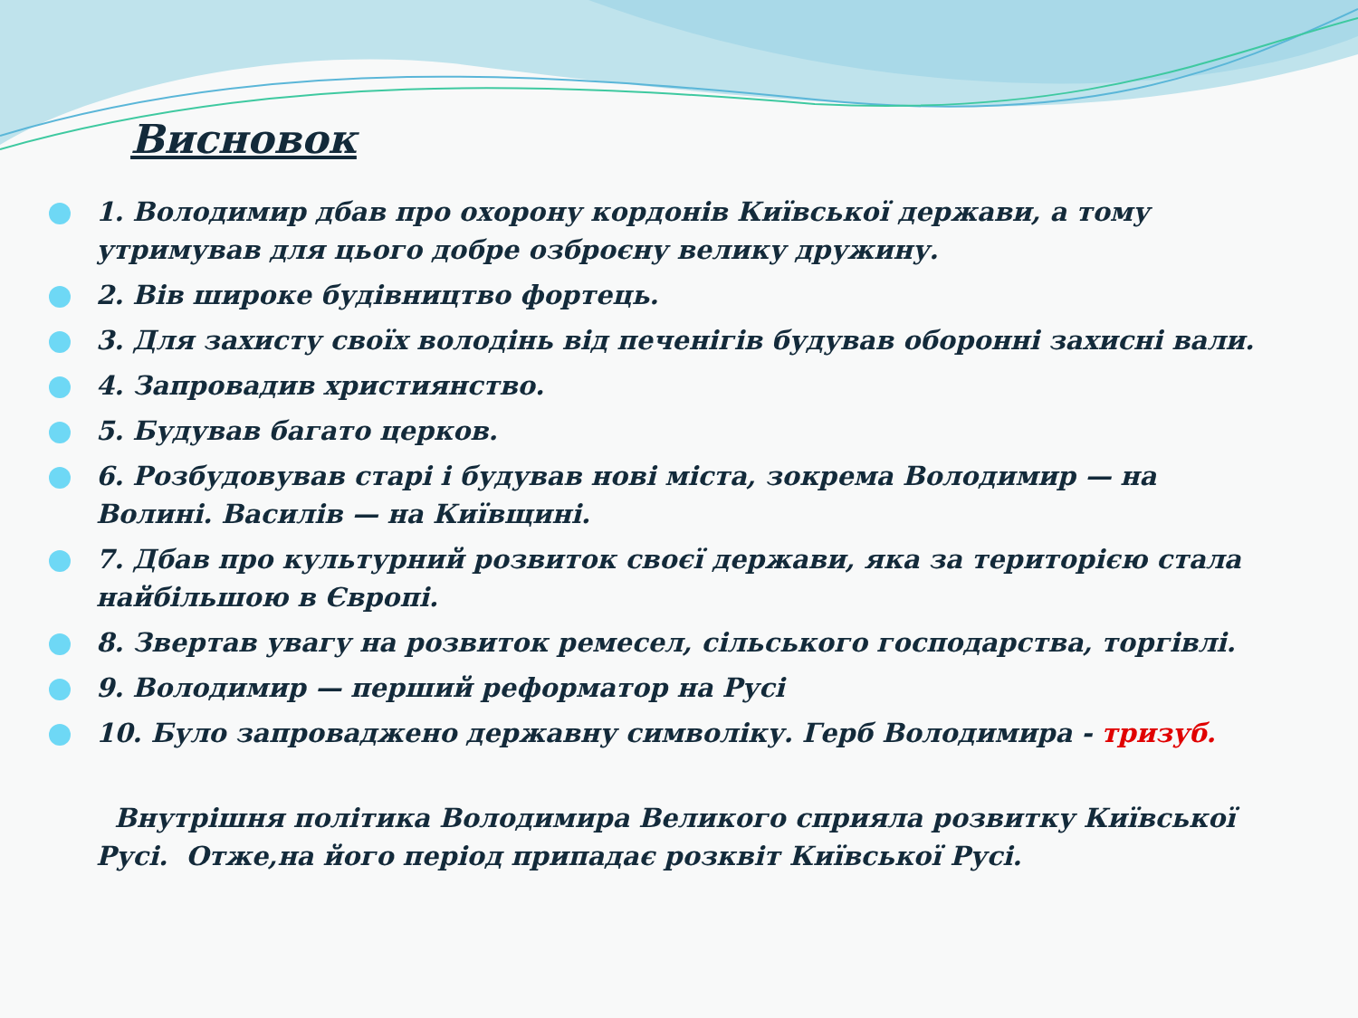Висновок
1. Володимир дбав про охорону кордонів Київської держави, а тому утримував для цього добре озброєну велику дружину.
2. Вів широке будівництво фортець.
3. Для захисту своїх володінь від печенігів будував оборонні захисні вали.
4. Запровадив християнство.
5. Будував багато церков.
6. Розбудовував старі і будував нові міста, зокрема Володимир — на Волині. Василів — на Київщині.
7. Дбав про культурний розвиток своєї держави, яка за територією стала найбільшою в Європі.
8. Звертав увагу на розвиток ремесел, сільського господарства, торгівлі.
9. Володимир — перший реформатор на Русі
10. Було запроваджено державну символіку. Герб Володимира - тризуб.
Внутрішня політика Володимира Великого сприяла розвитку Київської Русі. Отже,на його період припадає розквіт Київської Русі.